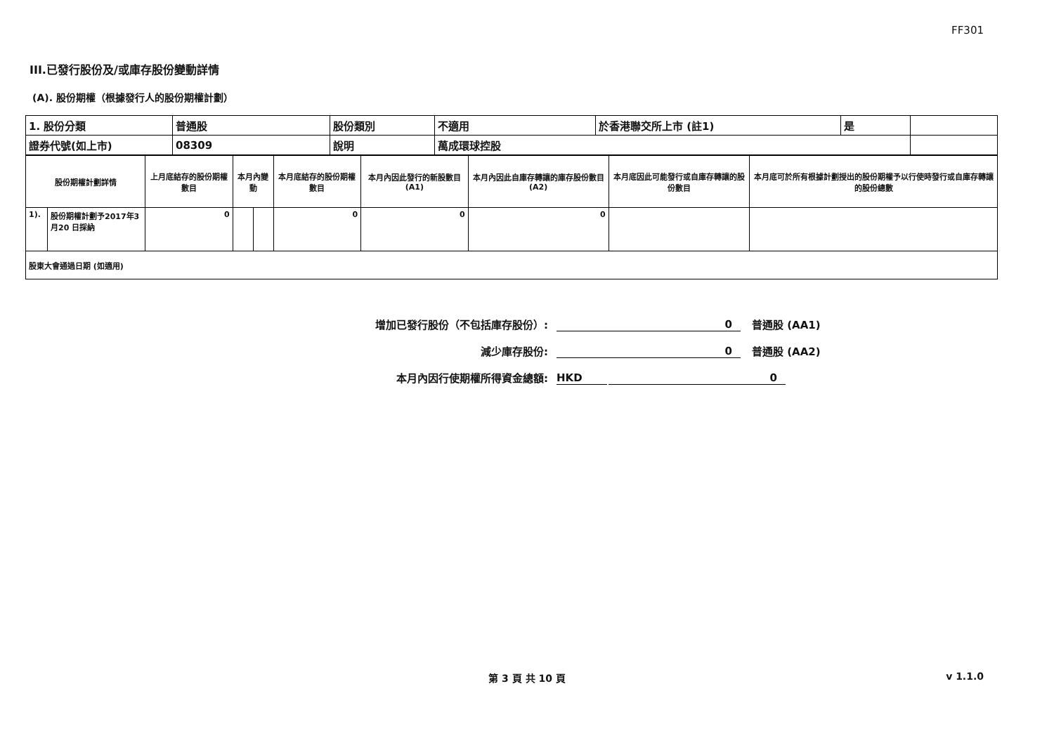FF301
III.已發行股份及/或庫存股份變動詳情
(A). 股份期權（根據發行人的股份期權計劃）
| 1. 股份分類 | 普通股 | 股份類別 | 不適用 | 於香港聯交所上市 (註1) | 是 | |
| 證券代號(如上市) | 08309 | 說明 | 萬成環球控股 | | | |
| 股份期權計劃詳情 | | 上月底結存的股份期權數目 | 本月內變動 | | 本月底結存的股份期權數目 | 本月內因此發行的新股數目 (A1) | 本月內因此自庫存轉讓的庫存股份數目 (A2) | 本月底因此可能發行或自庫存轉讓的股份數目 | 本月底可於所有根據計劃授出的股份期權予以行使時發行或自庫存轉讓的股份總數 |
| 1). | 股份期權計劃予2017年3 月20 日採納 | 0 | | | 0 | 0 | 0 | | |
| 股東大會通過日期 (如適用) | | | | | | | | | |
增加已發行股份（不包括庫存股份）: 0 普通股 (AA1)
減少庫存股份: 0 普通股 (AA2)
本月內因行使期權所得資金總額: HKD 0
第 3 頁 共 10 頁 v 1.1.0